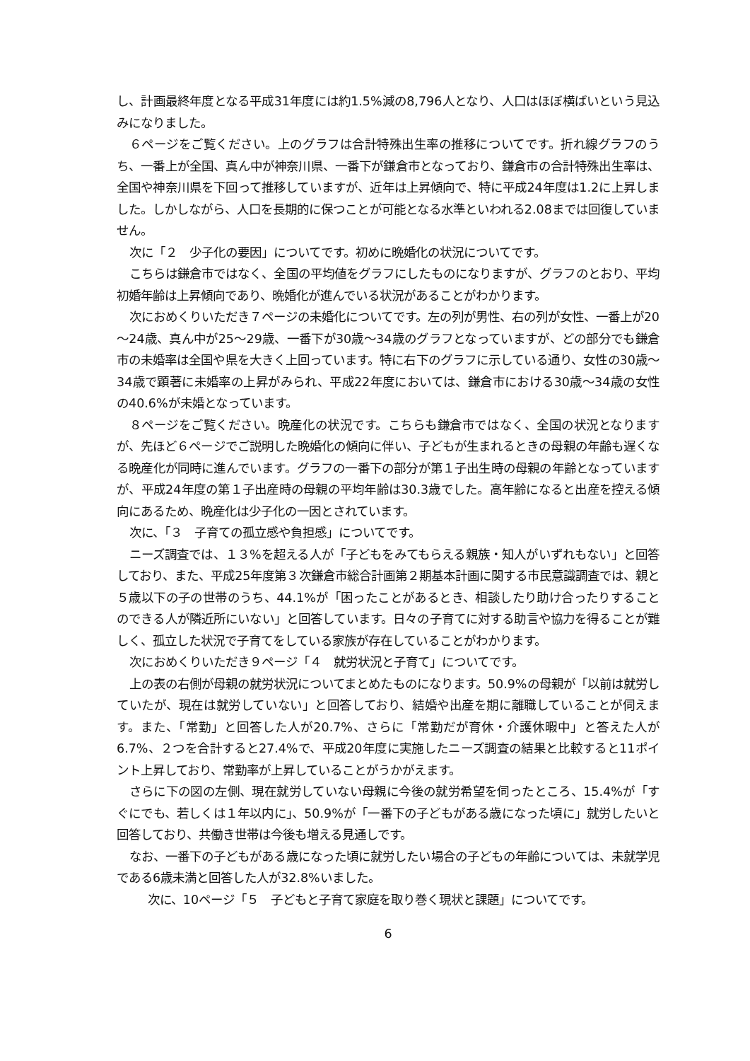し、計画最終年度となる平成31年度には約1.5%減の8,796人となり、人口はほぼ横ばいという見込みになりました。
６ページをご覧ください。上のグラフは合計特殊出生率の推移についてです。折れ線グラフのうち、一番上が全国、真ん中が神奈川県、一番下が鎌倉市となっており、鎌倉市の合計特殊出生率は、全国や神奈川県を下回って推移していますが、近年は上昇傾向で、特に平成24年度は1.2に上昇しました。しかしながら、人口を長期的に保つことが可能となる水準といわれる2.08までは回復していません。
次に「２　少子化の要因」についてです。初めに晩婚化の状況についてです。
こちらは鎌倉市ではなく、全国の平均値をグラフにしたものになりますが、グラフのとおり、平均初婚年齢は上昇傾向であり、晩婚化が進んでいる状況があることがわかります。
次におめくりいただき７ページの未婚化についてです。左の列が男性、右の列が女性、一番上が20～24歳、真ん中が25～29歳、一番下が30歳～34歳のグラフとなっていますが、どの部分でも鎌倉市の未婚率は全国や県を大きく上回っています。特に右下のグラフに示している通り、女性の30歳～34歳で顕著に未婚率の上昇がみられ、平成22年度においては、鎌倉市における30歳～34歳の女性の40.6%が未婚となっています。
８ページをご覧ください。晩産化の状況です。こちらも鎌倉市ではなく、全国の状況となりますが、先ほど６ページでご説明した晩婚化の傾向に伴い、子どもが生まれるときの母親の年齢も遅くなる晩産化が同時に進んでいます。グラフの一番下の部分が第１子出生時の母親の年齢となっていますが、平成24年度の第１子出産時の母親の平均年齢は30.3歳でした。高年齢になると出産を控える傾向にあるため、晩産化は少子化の一因とされています。
次に、「３　子育ての孤立感や負担感」についてです。
ニーズ調査では、１３%を超える人が「子どもをみてもらえる親族・知人がいずれもない」と回答しており、また、平成25年度第３次鎌倉市総合計画第２期基本計画に関する市民意識調査では、親と５歳以下の子の世帯のうち、44.1%が「困ったことがあるとき、相談したり助け合ったりすることのできる人が隣近所にいない」と回答しています。日々の子育てに対する助言や協力を得ることが難しく、孤立した状況で子育てをしている家族が存在していることがわかります。
次におめくりいただき９ページ「４　就労状況と子育て」についてです。
上の表の右側が母親の就労状況についてまとめたものになります。50.9%の母親が「以前は就労していたが、現在は就労していない」と回答しており、結婚や出産を期に離職していることが伺えます。また、「常勤」と回答した人が20.7%、さらに「常勤だが育休・介護休暇中」と答えた人が6.7%、２つを合計すると27.4%で、平成20年度に実施したニーズ調査の結果と比較すると11ポイント上昇しており、常勤率が上昇していることがうかがえます。
さらに下の図の左側、現在就労していない母親に今後の就労希望を伺ったところ、15.4%が「すぐにでも、若しくは１年以内に」、50.9%が「一番下の子どもがある歳になった頃に」就労したいと回答しており、共働き世帯は今後も増える見通しです。
なお、一番下の子どもがある歳になった頃に就労したい場合の子どもの年齢については、未就学児である6歳未満と回答した人が32.8%いました。
次に、10ページ「５　子どもと子育て家庭を取り巻く現状と課題」についてです。
6